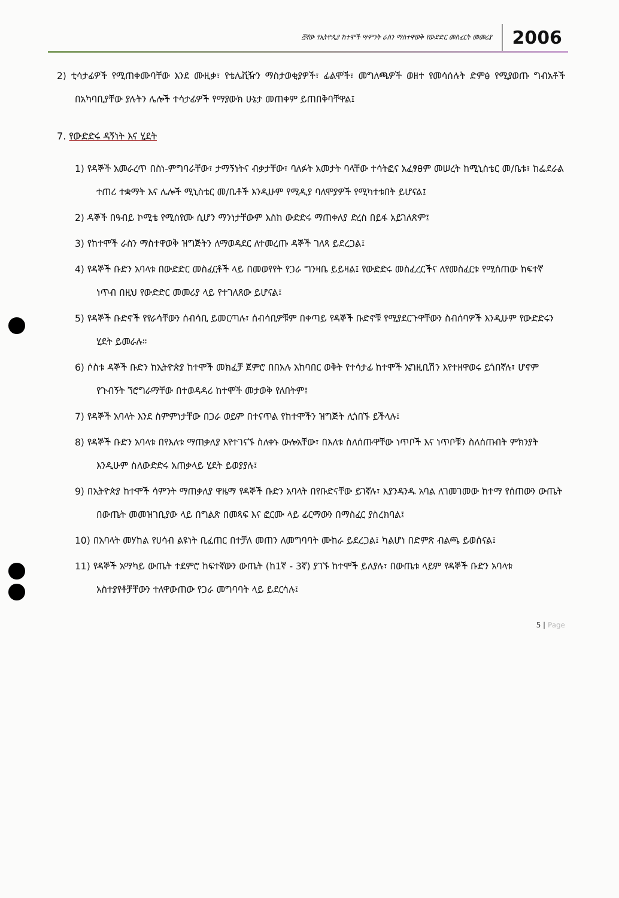፭ኛው የኢትዮጲያ ከተሞች ሣምንት ራስን ማስተዋወቅ የውድድር መስፈርት መመሪያ
2006
2) ቲሳታፊዎች የሚጠቀሙባቸው እንደ ሙዚቃ፣ የቴሌቪዥን ማስታወቂያዎች፣ ፊልሞች፣ መግለጫዎች ወዘተ የመሳሰሉት ድምፅ የሚያወጡ ግብአቶች በአካባቢያቸው ያሉትን ሌሎች ተሳታፊዎች የማያውክ ሁኔታ መጠቀም ይጠበቅባቸዋል፤
7. የውድድሩ ዳኝነት እና ሂደት
1) የዳኞች አመራረጥ በስነ-ምግባራቸው፣ ታማኝነትና ብቃታቸው፣ ባለፉት አመታት ባላቸው ተሳትፎና አፈፃፀም መሠረት ከሚኒስቴር መ/ቤቱ፣ ከፌደራል ተጠሪ ተቋማት እና ሌሎች ሚኒስቴር መ/ቤቶች እንዲሁም የሚዲያ ባለሞያዎች የሚካተቱበት ይሆናል፤
2) ዳኞች በዓብይ ኮሚቴ የሚሰየሙ ሲሆን ማንነታቸውም እስከ ውድድሩ ማጠቀለያ ድረስ በይፋ አይገለጽም፤
3) የከተሞች ራስን ማስተዋወቅ ዝግጅትን ለማወዳደር ለተመረጡ ዳኞች ገለጻ ይደረጋል፤
4) የዳኞች ቡድን አባላቱ በውድድር መስፈርቶች ላይ በመወየየት የጋራ ግንዛቤ ይይዛል፤ የውድድሩ መስፈረርችና ለየመስፈርቱ የሚሰጠው ከፍተኛ ነጥብ በዚህ የውድድር መመሪያ ላይ የተገለጸው ይሆናል፤
5) የዳኞች ቡድኖች የየራሳቸውን ሰብሳቢ ይመርጣሉ፣ ሰብሳቢዎቹም በቀጣይ የዳኞች ቡድኖቹ የሚያደርጉዋቸውን ስብሰባዎች እንዲሁም የውድድሩን ሂደት ይመራሉ።
6) ሶስቱ ዳኞች ቡድን ከኢትዮጵያ ከተሞች መክፈቻ ጀምሮ በበአሉ አከባበር ወቅት የተሳታፊ ከተሞች ኤግዚቢሽን እየተዘዋወሩ ይጎበኛሉ፣ ሆኖም የጉብኝት ኘሮግራማቸው በተወዳዳሪ ከተሞች መታወቅ የለበትም፤
7) የዳኞች አባላት እንደ ስምምነታቸው በጋራ ወይም በተናጥል የከተሞችን ዝግጅት ሊጎበኙ ይችላሉ፤
8) የዳኞች ቡድን አባላቱ በየእለቱ ማጠቃለያ እየተገናኙ ስለቀኑ ውሎአቸው፣ በእለቱ ስለሰጡዋቸው ነጥቦች እና ነጥቦቹን ስለሰጡበት ምክንያት እንዲሁም ስለውድድሩ አጠቃላይ ሂደት ይወያያሉ፤
9) በኢትዮጵያ ከተሞች ሳምንት ማጠቃለያ ዋዜማ የዳኞች ቡድን አባላት በየቡድናቸው ይገኛሉ፣ እያንዳንዱ አባል ለገመገመው ከተማ የሰጠውን ውጤት በውጤት መመዝገቢያው ላይ በግልጽ በመጻፍ እና ፎርሙ ላይ ፊርማውን በማስፈር ያስረክባል፤
10) በአባላት መሃከል የሀሳብ ልዩነት ቢፈጠር በተቻለ መጠን ለመግባባት ሙከራ ይደረጋል፤ ካልሆነ በድምጽ ብልጫ ይወሰናል፤
11) የዳኞች አማካይ ውጤት ተደምሮ ከፍተኛውን ውጤት (ከ1ኛ - 3ኛ) ያገኙ ከተሞች ይለያሉ፣ በውጤቱ ላይም የዳኞች ቡድን አባላቱ አስተያየቶቻቸውን ተለዋውጠው የጋራ መግባባት ላይ ይደርሳሉ፤
5 | Page